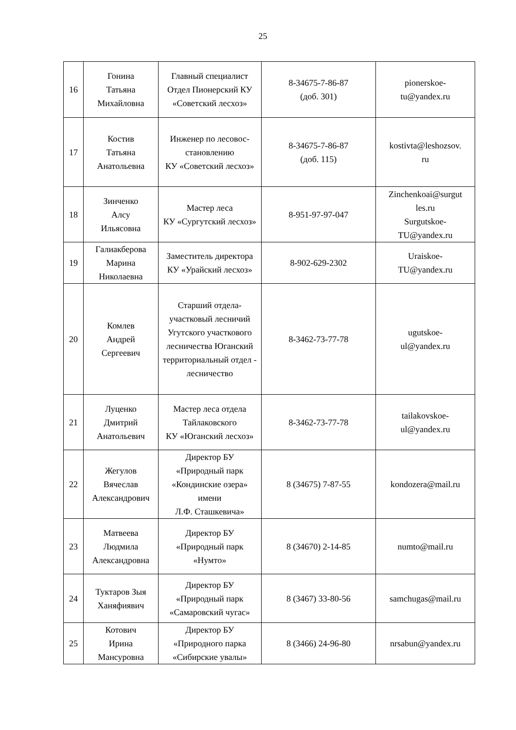25
| 16 | Гонина Татьяна Михайловна | Главный специалист Отдел Пионерский КУ «Советский лесхоз» | 8-34675-7-86-87 (доб. 301) | pionerskoe- tu@yandex.ru |
| 17 | Костив Татьяна Анатольевна | Инженер по лесовос- становлению КУ «Советский лесхоз» | 8-34675-7-86-87 (доб. 115) | kostivta@leshozsov. ru |
| 18 | Зинченко Алсу Ильясовна | Мастер леса КУ «Сургутский лесхоз» | 8-951-97-97-047 | Zinchenkoai@surgut les.ru Surgutskoe- TU@yandex.ru |
| 19 | Галиакберова Марина Николаевна | Заместитель директора КУ «Урайский лесхоз» | 8-902-629-2302 | Uraiskoe- TU@yandex.ru |
| 20 | Комлев Андрей Сергеевич | Старший отдела-участковый лесничий Угутского участкового лесничества Юганский территориальный отдел - лесничество | 8-3462-73-77-78 | ugutskoe- ul@yandex.ru |
| 21 | Луценко Дмитрий Анатольевич | Мастер леса отдела Тайлаковского КУ «Юганский лесхоз» | 8-3462-73-77-78 | tailakovskoe- ul@yandex.ru |
| 22 | Жегулов Вячеслав Александрович | Директор БУ «Природный парк «Кондинские озера» имени Л.Ф. Сташкевича» | 8 (34675) 7-87-55 | kondozera@mail.ru |
| 23 | Матвеева Людмила Александровна | Директор БУ «Природный парк «Нумто» | 8 (34670) 2-14-85 | numto@mail.ru |
| 24 | Туктаров Зыя Ханяфиявич | Директор БУ «Природный парк «Самаровский чугас» | 8 (3467) 33-80-56 | samchugas@mail.ru |
| 25 | Котович Ирина Мансуровна | Директор БУ «Природного парка «Сибирские увалы» | 8 (3466) 24-96-80 | nrsabun@yandex.ru |